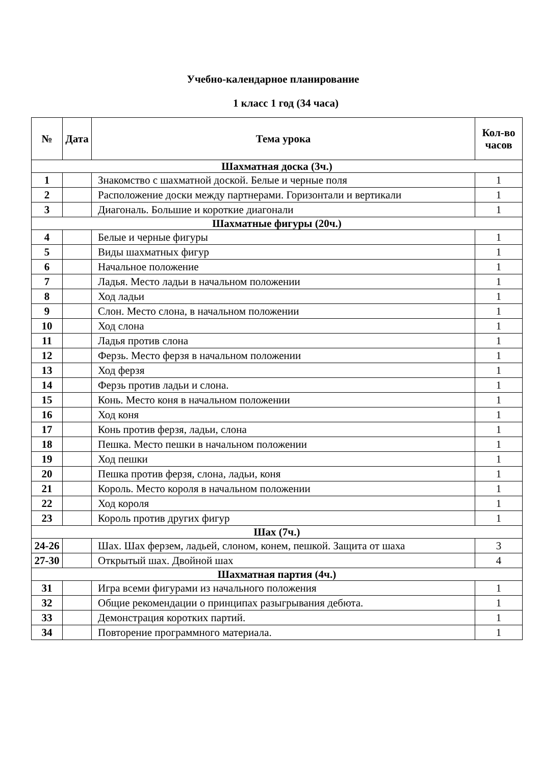Учебно-календарное планирование
1 класс 1 год (34 часа)
| № | Дата | Тема урока | Кол-во часов |
| --- | --- | --- | --- |
| Шахматная доска (3ч.) | | | |
| 1 | | Знакомство с шахматной доской. Белые и черные поля | 1 |
| 2 | | Расположение доски между партнерами. Горизонтали и вертикали | 1 |
| 3 | | Диагональ. Большие и короткие диагонали | 1 |
| Шахматные фигуры (20ч.) | | | |
| 4 | | Белые и черные фигуры | 1 |
| 5 | | Виды шахматных фигур | 1 |
| 6 | | Начальное положение | 1 |
| 7 | | Ладья. Место ладьи в начальном положении | 1 |
| 8 | | Ход ладьи | 1 |
| 9 | | Слон. Место слона, в начальном положении | 1 |
| 10 | | Ход слона | 1 |
| 11 | | Ладья против слона | 1 |
| 12 | | Ферзь. Место ферзя в начальном положении | 1 |
| 13 | | Ход ферзя | 1 |
| 14 | | Ферзь против ладьи и слона. | 1 |
| 15 | | Конь. Место коня в начальном положении | 1 |
| 16 | | Ход коня | 1 |
| 17 | | Конь против ферзя, ладьи, слона | 1 |
| 18 | | Пешка. Место пешки в начальном положении | 1 |
| 19 | | Ход пешки | 1 |
| 20 | | Пешка против ферзя, слона, ладьи, коня | 1 |
| 21 | | Король. Место короля в начальном положении | 1 |
| 22 | | Ход короля | 1 |
| 23 | | Король против других фигур | 1 |
| Шах (7ч.) | | | |
| 24-26 | | Шах. Шах ферзем, ладьей, слоном, конем, пешкой. Защита от шаха | 3 |
| 27-30 | | Открытый шах. Двойной шах | 4 |
| Шахматная партия (4ч.) | | | |
| 31 | | Игра всеми фигурами из начального положения | 1 |
| 32 | | Общие рекомендации о принципах разыгрывания дебюта. | 1 |
| 33 | | Демонстрация коротких партий. | 1 |
| 34 | | Повторение программного материала. | 1 |